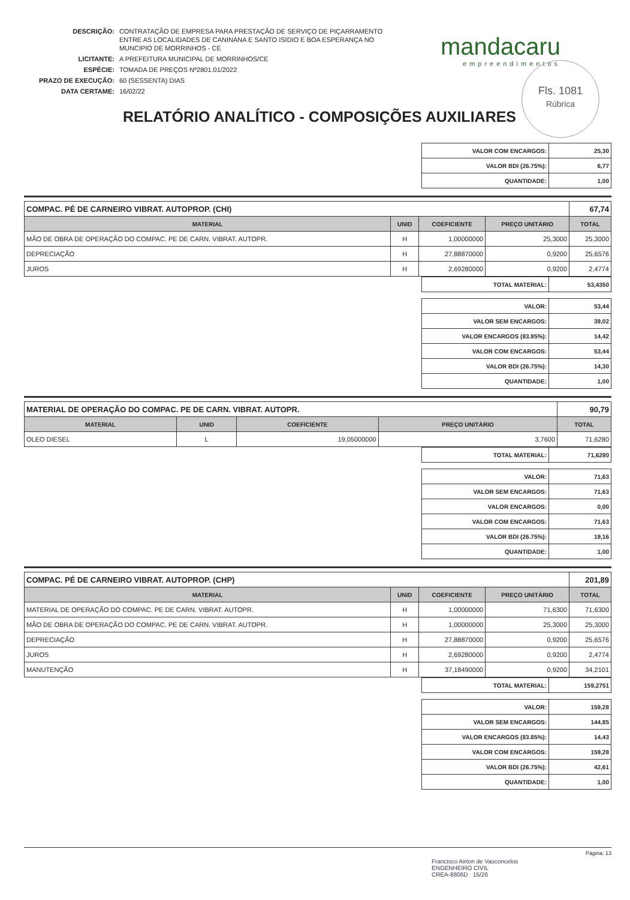| DESCRIÇÃO: | CONTRATAÇÃO DE EMPRESA PARA PRESTAÇÃO DE SERVIÇO DE PIÇARRAMENTO ENTRE AS LOCALIDADES DE CANINANA E SANTO ISIDIO E BOA ESPERANÇA NO MUNCIPIO DE MORRINHOS - CE |
| LICITANTE: | A PREFEITURA MUNICIPAL DE MORRINHOS/CE |
| ESPÉCIE: | TOMADA DE PREÇOS Nº2801.01/2022 |
| PRAZO DE EXECUÇÃO: | 60 (SESSENTA) DIAS |
| DATA CERTAME: | 16/02/22 |
mandacaru
empreendimentos
Fls. 1081
Rúbrica
RELATÓRIO ANALÍTICO - COMPOSIÇÕES AUXILIARES
| VALOR COM ENCARGOS: | 25,30 |
| VALOR BDI (26.75%): | 6,77 |
| QUANTIDADE: | 1,00 |
| COMPAC. PÉ DE CARNEIRO VIBRAT. AUTOPROP. (CHI) | | | | 67,74 |
| MATERIAL | UNID | COEFICIENTE | PREÇO UNITÁRIO | TOTAL |
| MÃO DE OBRA DE OPERAÇÃO DO COMPAC. PE DE CARN. VIBRAT. AUTOPR. | H | 1,00000000 | 25,3000 | 25,3000 |
| DEPRECIAÇÃO | H | 27,88870000 | 0,9200 | 25,6576 |
| JUROS | H | 2,69280000 | 0,9200 | 2,4774 |
| TOTAL MATERIAL: | 53,4350 |
| VALOR: | 53,44 |
| VALOR SEM ENCARGOS: | 39,02 |
| VALOR ENCARGOS (83.85%): | 14,42 |
| VALOR COM ENCARGOS: | 53,44 |
| VALOR BDI (26.75%): | 14,30 |
| QUANTIDADE: | 1,00 |
| MATERIAL DE OPERAÇÃO DO COMPAC. PE DE CARN. VIBRAT. AUTOPR. | | | | 90,79 |
| MATERIAL | UNID | COEFICIENTE | PREÇO UNITÁRIO | TOTAL |
| OLEO DIESEL | L | 19,05000000 | 3,7600 | 71,6280 |
| TOTAL MATERIAL: | 71,6280 |
| VALOR: | 71,63 |
| VALOR SEM ENCARGOS: | 71,63 |
| VALOR ENCARGOS: | 0,00 |
| VALOR COM ENCARGOS: | 71,63 |
| VALOR BDI (26.75%): | 19,16 |
| QUANTIDADE: | 1,00 |
| COMPAC. PÉ DE CARNEIRO VIBRAT. AUTOPROP. (CHP) | | | | 201,89 |
| MATERIAL | UNID | COEFICIENTE | PREÇO UNITÁRIO | TOTAL |
| MATERIAL DE OPERAÇÃO DO COMPAC. PE DE CARN. VIBRAT. AUTOPR. | H | 1,00000000 | 71,6300 | 71,6300 |
| MÃO DE OBRA DE OPERAÇÃO DO COMPAC. PE DE CARN. VIBRAT. AUTOPR. | H | 1,00000000 | 25,3000 | 25,3000 |
| DEPRECIAÇÃO | H | 27,88870000 | 0,9200 | 25,6576 |
| JUROS | H | 2,69280000 | 0,9200 | 2,4774 |
| MANUTENÇÃO | H | 37,18490000 | 0,9200 | 34,2101 |
| TOTAL MATERIAL: | 159,2751 |
| VALOR: | 159,28 |
| VALOR SEM ENCARGOS: | 144,85 |
| VALOR ENCARGOS (83.85%): | 14,43 |
| VALOR COM ENCARGOS: | 159,28 |
| VALOR BDI (26.75%): | 42,61 |
| QUANTIDADE: | 1,00 |
Página: 13
Francisco Airton de Vasconcelos
ENGENHEIRO CIVIL
CREA-8806D 15/26